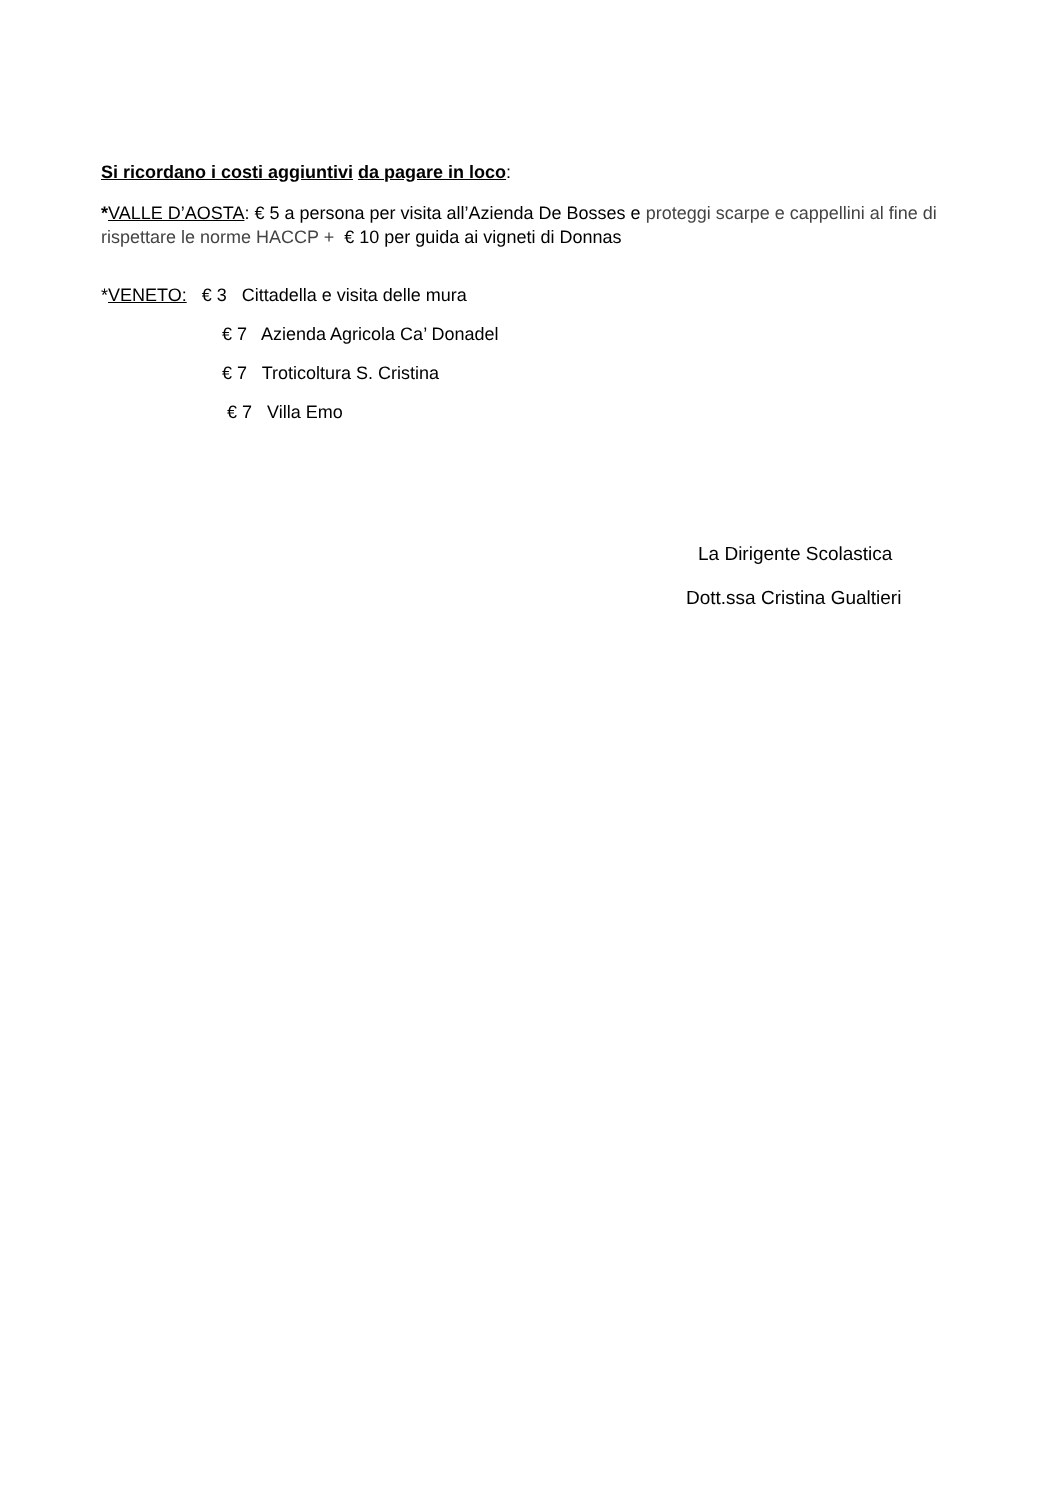Si ricordano i costi aggiuntivi da pagare in loco:
*VALLE D’AOSTA: € 5 a persona per visita all’Azienda De Bosses e proteggi scarpe e cappellini al fine di rispettare le norme HACCP + € 10 per guida ai vigneti di Donnas
*VENETO: € 3 Cittadella e visita delle mura
€ 7 Azienda Agricola Ca’ Donadel
€ 7 Troticoltura S. Cristina
€ 7 Villa Emo
La Dirigente Scolastica
Dott.ssa Cristina Gualtieri